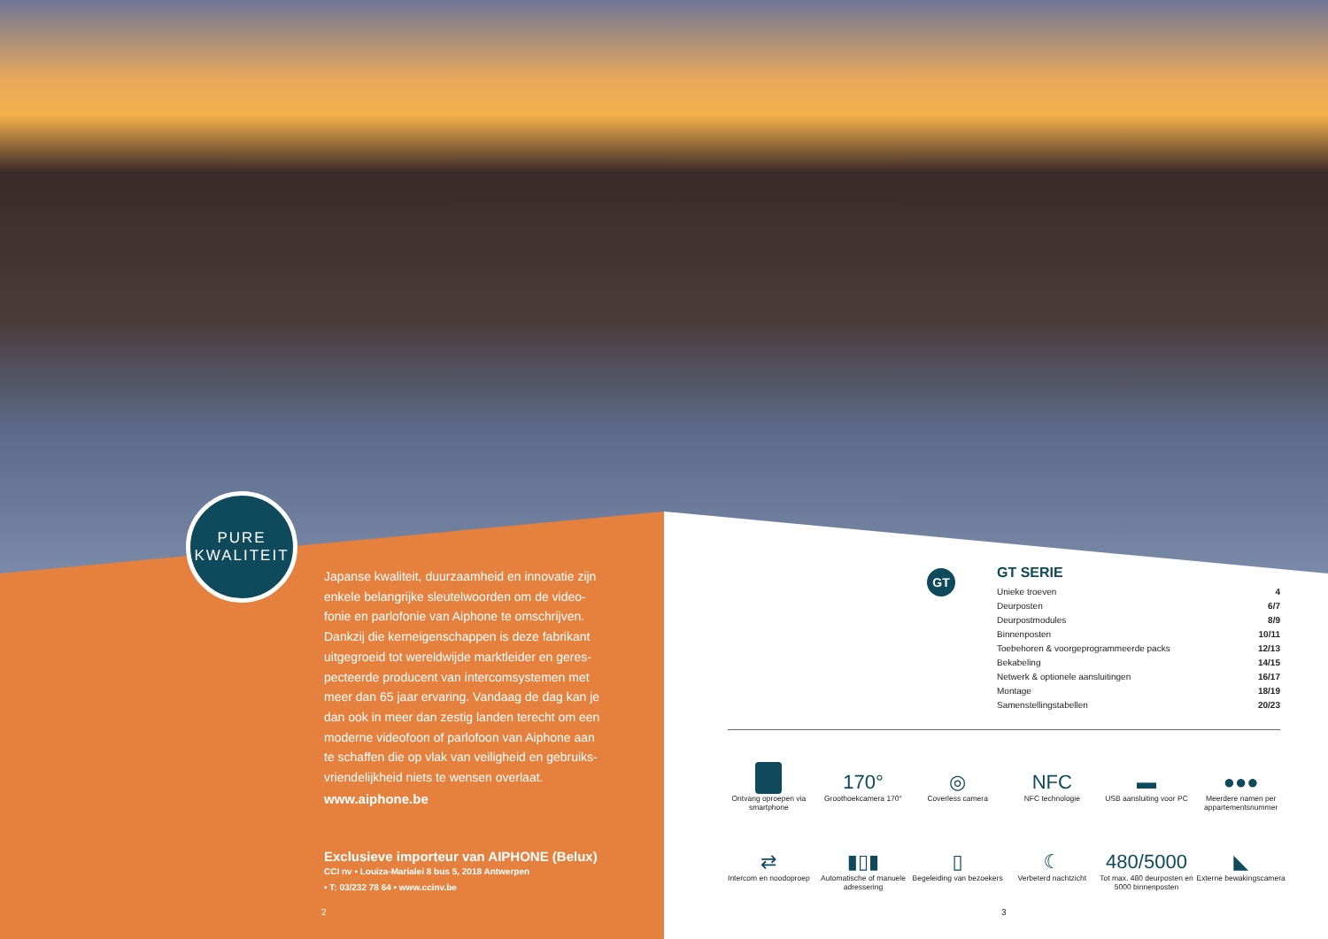PURE
KWALITEIT
Japanse kwaliteit, duurzaamheid en innovatie zijn enkele belangrijke sleutelwoorden om de video-fonie en parlofonie van Aiphone te omschrijven. Dankzij die kerneigenschappen is deze fabrikant uitgegroeid tot wereldwijde marktleider en geres-pecteerde producent van intercomsystemen met meer dan 65 jaar ervaring. Vandaag de dag kan je dan ook in meer dan zestig landen terecht om een moderne videofoon of parlofoon van Aiphone aan te schaffen die op vlak van veiligheid en gebruiks-vriendelijkheid niets te wensen overlaat.
www.aiphone.be
Exclusieve importeur van AIPHONE (Belux)
CCI nv • Louiza-Marialei 8 bus 5, 2018 Antwerpen
• T: 03/232 78 64 • www.ccinv.be
2
GT
GT SERIE
| Unieke troeven | 4 |
| Deurposten | 6/7 |
| Deurpostmodules | 8/9 |
| Binnenposten | 10/11 |
| Toebehoren & voorgeprogrammeerde packs | 12/13 |
| Bekabeling | 14/15 |
| Netwerk & optionele aansluitingen | 16/17 |
| Montage | 18/19 |
| Samenstellingstabellen | 20/23 |
Ontvang oproepen via smartphone
170°
Groothoekcamera 170°
◎
Coverless camera
NFC
NFC technologie
▬
USB aansluiting voor PC
●●●
Meerdere namen per appartementsnummer
⇄
Intercom en noodoproep
▮▯▮
Automatische of manuele adressering
▯
Begeleiding van bezoekers
☾
Verbeterd nachtzicht
480/5000
Tot max. 480 deurposten en 5000 binnenposten
◣
Externe bewakingscamera
3